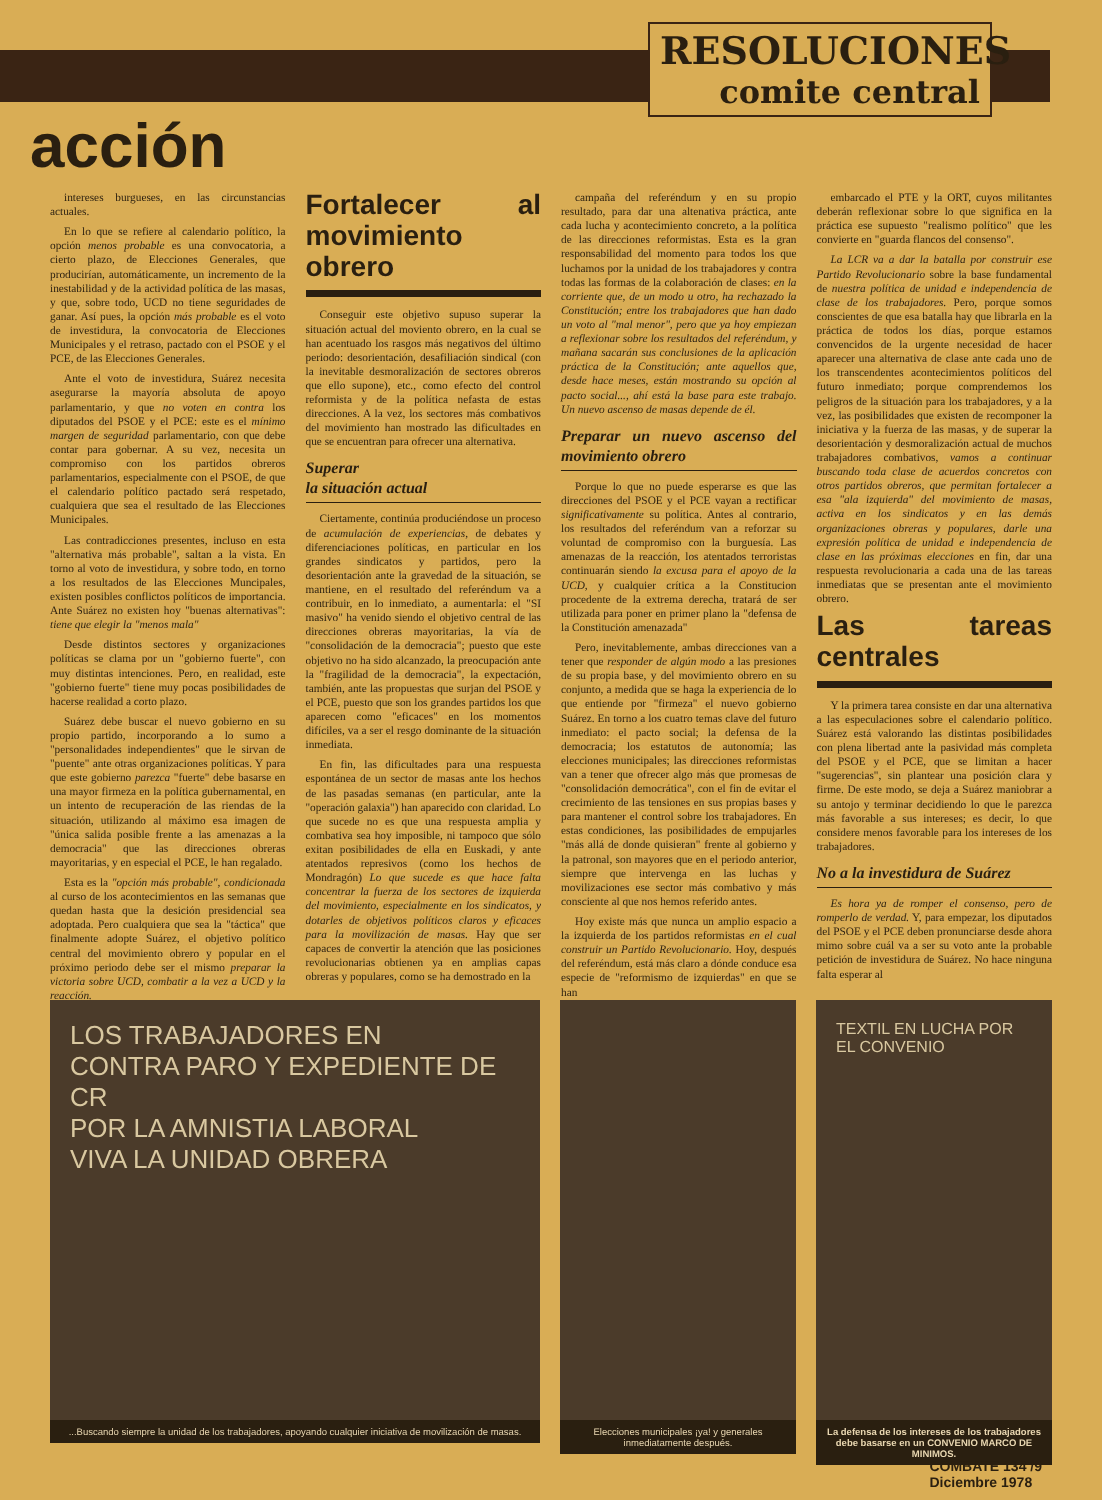RESOLUCIONES
comite central
acción
intereses burgueses, en las circunstancias actuales.
En lo que se refiere al calendario político, la opción menos probable es una convocatoria, a cierto plazo, de Elecciones Generales, que producirían, automáticamente, un incremento de la inestabilidad y de la actividad política de las masas, y que, sobre todo, UCD no tiene seguridades de ganar. Así pues, la opción más probable es el voto de investidura, la convocatoria de Elecciones Municipales y el retraso, pactado con el PSOE y el PCE, de las Elecciones Generales.
Ante el voto de investidura, Suárez necesita asegurarse la mayoría absoluta de apoyo parlamentario, y que no voten en contra los diputados del PSOE y el PCE: este es el mínimo margen de seguridad parlamentario, con que debe contar para gobernar. A su vez, necesita un compromiso con los partidos obreros parlamentarios, especialmente con el PSOE, de que el calendario político pactado será respetado, cualquiera que sea el resultado de las Elecciones Municipales.
Las contradicciones presentes, incluso en esta "alternativa más probable", saltan a la vista. En torno al voto de investidura, y sobre todo, en torno a los resultados de las Elecciones Muncipales, existen posibles conflictos políticos de importancia. Ante Suárez no existen hoy "buenas alternativas": tiene que elegir la "menos mala"
Desde distintos sectores y organizaciones políticas se clama por un "gobierno fuerte", con muy distintas intenciones. Pero, en realidad, este "gobierno fuerte" tiene muy pocas posibilidades de hacerse realidad a corto plazo.
Suárez debe buscar el nuevo gobierno en su propio partido, incorporando a lo sumo a "personalidades independientes" que le sirvan de "puente" ante otras organizaciones políticas. Y para que este gobierno parezca "fuerte" debe basarse en una mayor firmeza en la política gubernamental, en un intento de recuperación de las riendas de la situación, utilizando al máximo esa imagen de "única salida posible frente a las amenazas a la democracia" que las direcciones obreras mayoritarias, y en especial el PCE, le han regalado.
Esta es la "opción más probable", condicionada al curso de los acontecimientos en las semanas que quedan hasta que la desición presidencial sea adoptada. Pero cualquiera que sea la "táctica" que finalmente adopte Suárez, el objetivo político central del movimiento obrero y popular en el próximo periodo debe ser el mismo preparar la victoria sobre UCD, combatir a la vez a UCD y la reacción.
Fortalecer al movimiento obrero
Conseguir este objetivo supuso superar la situación actual del moviento obrero, en la cual se han acentuado los rasgos más negativos del último periodo: desorientación, desafiliación sindical (con la inevitable desmoralización de sectores obreros que ello supone), etc., como efecto del control reformista y de la política nefasta de estas direcciones. A la vez, los sectores más combativos del movimiento han mostrado las dificultades en que se encuentran para ofrecer una alternativa.
Superar
la situación actual
Ciertamente, continúa produciéndose un proceso de acumulación de experiencias, de debates y diferenciaciones políticas, en particular en los grandes sindicatos y partidos, pero la desorientación ante la gravedad de la situación, se mantiene, en el resultado del referéndum va a contribuir, en lo inmediato, a aumentarla: el "SI masivo" ha venido siendo el objetivo central de las direcciones obreras mayoritarias, la vía de "consolidación de la democracia"; puesto que este objetivo no ha sido alcanzado, la preocupación ante la "fragilidad de la democracia", la expectación, también, ante las propuestas que surjan del PSOE y el PCE, puesto que son los grandes partidos los que aparecen como "eficaces" en los momentos difíciles, va a ser el resgo dominante de la situación inmediata.
En fin, las dificultades para una respuesta espontánea de un sector de masas ante los hechos de las pasadas semanas (en particular, ante la "operación galaxia") han aparecido con claridad. Lo que sucede no es que una respuesta amplia y combativa sea hoy imposible, ni tampoco que sólo exitan posibilidades de ella en Euskadi, y ante atentados represivos (como los hechos de Mondragón) Lo que sucede es que hace falta concentrar la fuerza de los sectores de izquierda del movimiento, especialmente en los sindicatos, y dotarles de objetivos políticos claros y eficaces para la movilización de masas. Hay que ser capaces de convertir la atención que las posiciones revolucionarias obtienen ya en amplias capas obreras y populares, como se ha demostrado en la
campaña del referéndum y en su propio resultado, para dar una altenativa práctica, ante cada lucha y acontecimiento concreto, a la política de las direcciones reformistas. Esta es la gran responsabilidad del momento para todos los que luchamos por la unidad de los trabajadores y contra todas las formas de la colaboración de clases: en la corriente que, de un modo u otro, ha rechazado la Constitución; entre los trabajadores que han dado un voto al "mal menor", pero que ya hoy empiezan a reflexionar sobre los resultados del referéndum, y mañana sacarán sus conclusiones de la aplicación práctica de la Constitución; ante aquellos que, desde hace meses, están mostrando su opción al pacto social..., ahí está la base para este trabajo. Un nuevo ascenso de masas depende de él.
Preparar un nuevo ascenso del movimiento obrero
Porque lo que no puede esperarse es que las direcciones del PSOE y el PCE vayan a rectificar significativamente su política. Antes al contrario, los resultados del referéndum van a reforzar su voluntad de compromiso con la burguesía. Las amenazas de la reacción, los atentados terroristas continuarán siendo la excusa para el apoyo de la UCD, y cualquier crítica a la Constitucion procedente de la extrema derecha, tratará de ser utilizada para poner en primer plano la "defensa de la Constitución amenazada"
Pero, inevitablemente, ambas direcciones van a tener que responder de algún modo a las presiones de su propia base, y del movimiento obrero en su conjunto, a medida que se haga la experiencia de lo que entiende por "firmeza" el nuevo gobierno Suárez. En torno a los cuatro temas clave del futuro inmediato: el pacto social; la defensa de la democracia; los estatutos de autonomía; las elecciones municipales; las direcciones reformistas van a tener que ofrecer algo más que promesas de "consolidación democrática", con el fin de evitar el crecimiento de las tensiones en sus propias bases y para mantener el control sobre los trabajadores. En estas condiciones, las posibilidades de empujarles "más allá de donde quisieran" frente al gobierno y la patronal, son mayores que en el periodo anterior, siempre que intervenga en las luchas y movilizaciones ese sector más combativo y más consciente al que nos hemos referido antes.
Hoy existe más que nunca un amplio espacio a la izquierda de los partidos reformistas en el cual construir un Partido Revolucionario. Hoy, después del referéndum, está más claro a dónde conduce esa especie de "reformismo de izquierdas" en que se han
embarcado el PTE y la ORT, cuyos militantes deberán reflexionar sobre lo que significa en la práctica ese supuesto "realismo político" que les convierte en "guarda flancos del consenso".
La LCR va a dar la batalla por construir ese Partido Revolucionario sobre la base fundamental de nuestra política de unidad e independencia de clase de los trabajadores. Pero, porque somos conscientes de que esa batalla hay que librarla en la práctica de todos los días, porque estamos convencidos de la urgente necesidad de hacer aparecer una alternativa de clase ante cada uno de los transcendentes acontecimientos políticos del futuro inmediato; porque comprendemos los peligros de la situación para los trabajadores, y a la vez, las posibilidades que existen de recomponer la iniciativa y la fuerza de las masas, y de superar la desorientación y desmoralización actual de muchos trabajadores combativos, vamos a continuar buscando toda clase de acuerdos concretos con otros partidos obreros, que permitan fortalecer a esa "ala izquierda" del movimiento de masas, activa en los sindicatos y en las demás organizaciones obreras y populares, darle una expresión política de unidad e independencia de clase en las próximas elecciones en fin, dar una respuesta revolucionaria a cada una de las tareas inmediatas que se presentan ante el movimiento obrero.
Las tareas centrales
Y la primera tarea consiste en dar una alternativa a las especulaciones sobre el calendario político. Suárez está valorando las distintas posibilidades con plena libertad ante la pasividad más completa del PSOE y el PCE, que se limitan a hacer "sugerencias", sin plantear una posición clara y firme. De este modo, se deja a Suárez maniobrar a su antojo y terminar decidiendo lo que le parezca más favorable a sus intereses; es decir, lo que considere menos favorable para los intereses de los trabajadores.
No a la investidura de Suárez
Es hora ya de romper el consenso, pero de romperlo de verdad. Y, para empezar, los diputados del PSOE y el PCE deben pronunciarse desde ahora mimo sobre cuál va a ser su voto ante la probable petición de investidura de Suárez. No hace ninguna falta esperar al
LOS TRABAJADORES EN
CONTRA PARO Y EXPEDIENTE DE CR
POR LA AMNISTIA LABORAL
VIVA LA UNIDAD OBRERA
...Buscando siempre la unidad de los trabajadores, apoyando cualquier iniciativa de movilización de masas.
Elecciones municipales ¡ya! y generales inmediatamente después.
TEXTIL EN LUCHA POR EL CONVENIO
La defensa de los intereses de los trabajadores debe basarse en un CONVENIO MARCO DE MINIMOS.
COMBATE 134 /9
Diciembre 1978